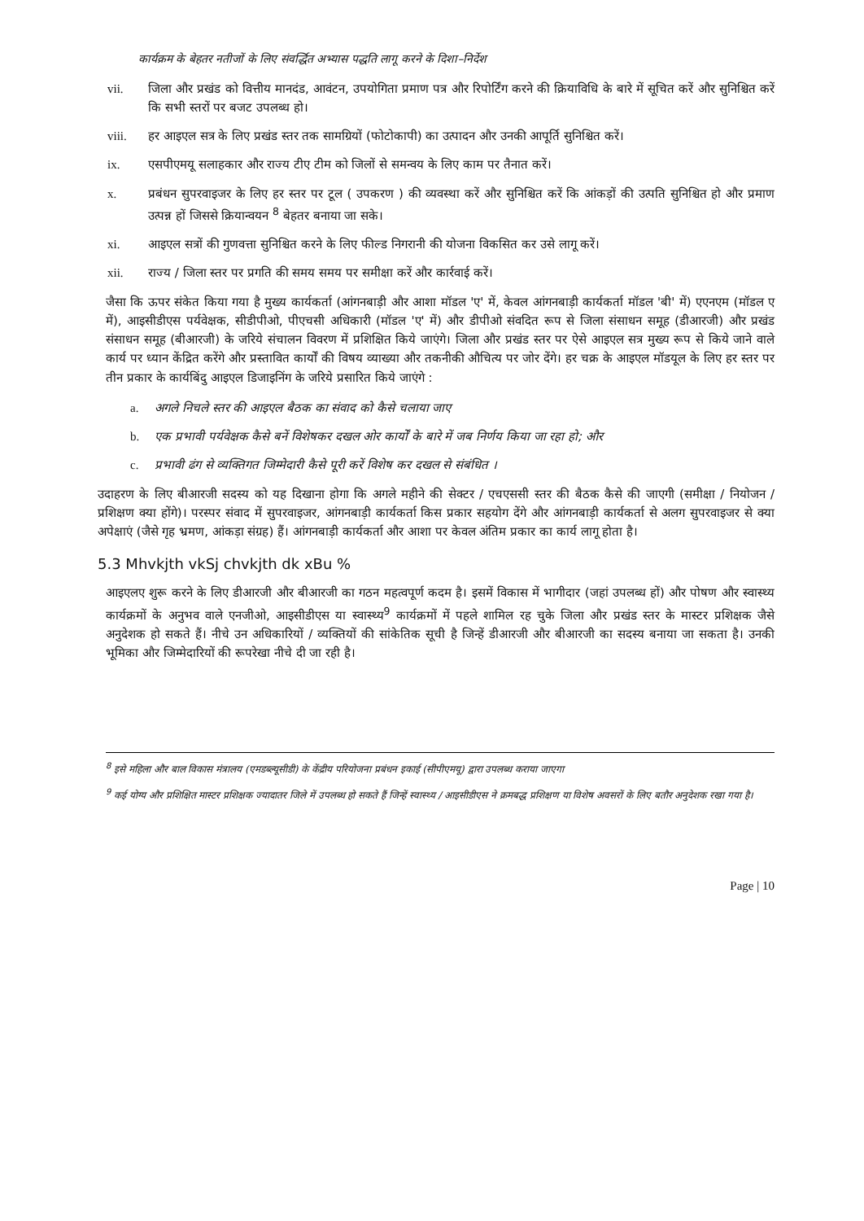कार्यक्रम के बेहतर नतीजों के लिए संवर्द्धित अभ्यास पद्धति लागू करने के दिशा–निर्देश
vii. जिला और प्रखंड को वित्तीय मानदंड, आवंटन, उपयोगिता प्रमाण पत्र और रिपोर्टिंग करने की क्रियाविधि के बारे में सूचित करें और सुनिश्चित करें कि सभी स्तरों पर बजट उपलब्ध हो।
viii. हर आइएल सत्र के लिए प्रखंड स्तर तक सामग्रियों (फोटोकापी) का उत्पादन और उनकी आपूर्ति सुनिश्चित करें।
ix. एसपीएमयू सलाहकार और राज्य टीए टीम को जिलों से समन्वय के लिए काम पर तैनात करें।
x. प्रबंधन सुपरवाइजर के लिए हर स्तर पर टूल ( उपकरण ) की व्यवस्था करें और सुनिश्चित करें कि आंकड़ों की उत्पति सुनिश्चित हो और प्रमाण उत्पन्न हों जिससे क्रियान्वयन <sup>8</sup> बेहतर बनाया जा सके।
xi. आइएल सत्रों की गुणवत्ता सुनिश्चित करने के लिए फील्ड निगरानी की योजना विकसित कर उसे लागू करें।
xii. राज्य / जिला स्तर पर प्रगति की समय समय पर समीक्षा करें और कार्रवाई करें।
जैसा कि ऊपर संकेत किया गया है मुख्य कार्यकर्ता (आंगनबाड़ी और आशा मॉडल 'ए' में, केवल आंगनबाड़ी कार्यकर्ता मॉडल 'बी' में) एएनएम (मॉडल ए में), आइसीडीएस पर्यवेक्षक, सीडीपीओ, पीएचसी अधिकारी (मॉडल 'ए' में) और डीपीओ संवदित रूप से जिला संसाधन समूह (डीआरजी) और प्रखंड संसाधन समूह (बीआरजी) के जरिये संचालन विवरण में प्रशिक्षित किये जाएंगे। जिला और प्रखंड स्तर पर ऐसे आइएल सत्र मुख्य रूप से किये जाने वाले कार्य पर ध्यान केंद्रित करेंगे और प्रस्तावित कार्यों की विषय व्याख्या और तकनीकी औचित्य पर जोर देंगे। हर चक्र के आइएल मॉडयूल के लिए हर स्तर पर तीन प्रकार के कार्यबिंदु आइएल डिजाइनिंग के जरिये प्रसारित किये जाएंगे :
a. अगले निचले स्तर की आइएल बैठक का संवाद को कैसे चलाया जाए
b. एक प्रभावी पर्यवेक्षक कैसे बनें विशेषकर दखल ओर कार्यों के बारे में जब निर्णय किया जा रहा हो; और
c. प्रभावी ढंग से व्यक्तिगत जिम्मेदारी कैसे पूरी करें विशेष कर दखल से संबंधित ।
उदाहरण के लिए बीआरजी सदस्य को यह दिखाना होगा कि अगले महीने की सेक्टर / एचएससी स्तर की बैठक कैसे की जाएगी (समीक्षा / नियोजन / प्रशिक्षण क्या होंगे)। परस्पर संवाद में सुपरवाइजर, आंगनबाड़ी कार्यकर्ता किस प्रकार सहयोग देंगे और आंगनबाड़ी कार्यकर्ता से अलग सुपरवाइजर से क्या अपेक्षाएं (जैसे गृह भ्रमण, आंकड़ा संग्रह) हैं। आंगनबाड़ी कार्यकर्ता और आशा पर केवल अंतिम प्रकार का कार्य लागू होता है।
5.3 Mhvkjth vkSj chvkjth dk xBu %
आइएलए शुरू करने के लिए डीआरजी और बीआरजी का गठन महत्वपूर्ण कदम है। इसमें विकास में भागीदार (जहां उपलब्ध हों) और पोषण और स्वास्थ्य कार्यक्रमों के अनुभव वाले एनजीओ, आइसीडीएस या स्वास्थ्य<sup>9</sup> कार्यक्रमों में पहले शामिल रह चुके जिला और प्रखंड स्तर के मास्टर प्रशिक्षक जैसे अनुदेशक हो सकते हैं। नीचे उन अधिकारियों / व्यक्तियों की सांकेतिक सूची है जिन्हें डीआरजी और बीआरजी का सदस्य बनाया जा सकता है। उनकी भूमिका और जिम्मेदारियों की रूपरेखा नीचे दी जा रही है।
<sup>8</sup> इसे महिला और बाल विकास मंत्रालय (एमडब्ल्यूसीडी) के केंद्रीय परियोजना प्रबंधन इकाई (सीपीएमयू) द्वारा उपलब्ध कराया जाएगा
<sup>9</sup> कई योग्य और प्रशिक्षित मास्टर प्रशिक्षक ज्यादातर जिले में उपलब्ध हो सकते हैं जिन्हें स्वास्थ्य / आइसीडीएस ने क्रमबद्ध प्रशिक्षण या विशेष अवसरों के लिए बतौर अनुदेशक रखा गया है।
Page | 10